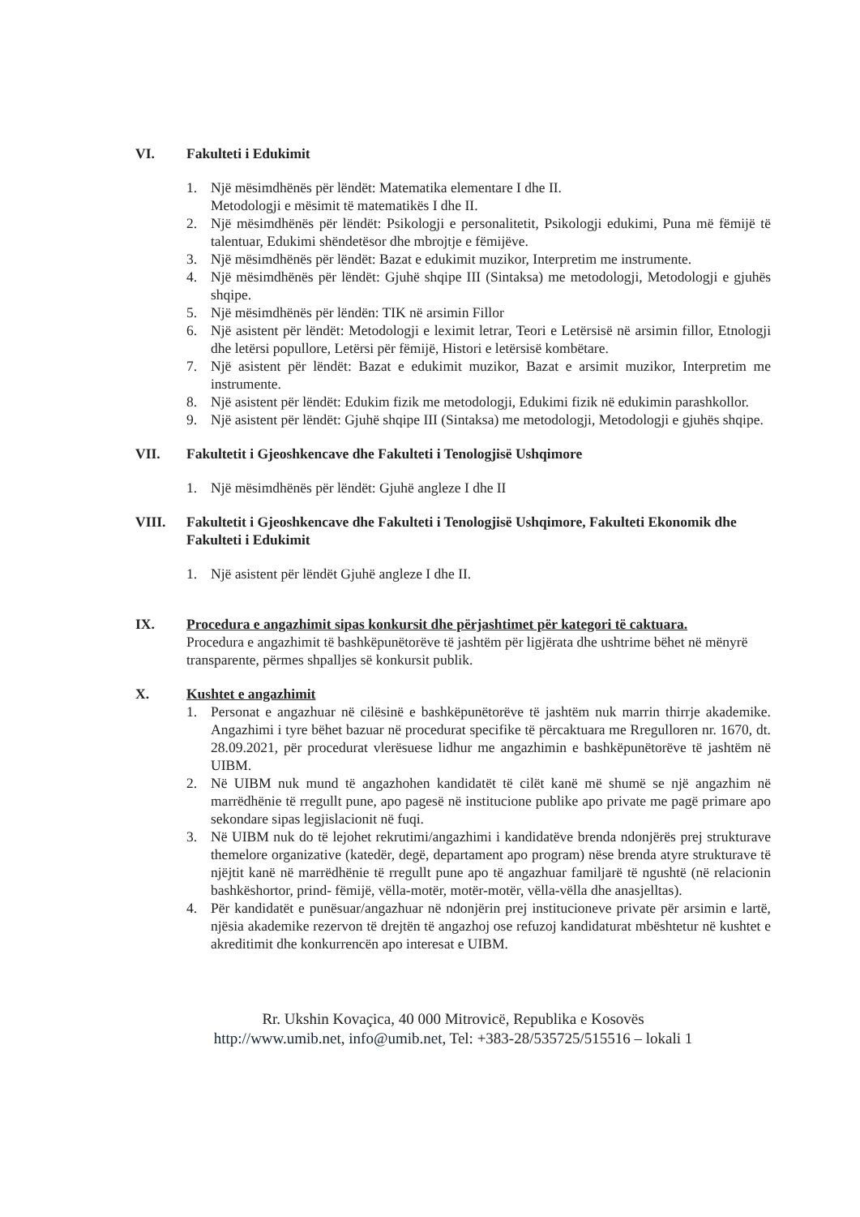VI. Fakulteti i Edukimit
1. Një mësimdhënës për lëndët: Matematika elementare I dhe II.
Metodologji e mësimit të matematikës I dhe II.
2. Një mësimdhënës për lëndët: Psikologji e personalitetit, Psikologji edukimi, Puna më fëmijë të talentuar, Edukimi shëndetësor dhe mbrojtje e fëmijëve.
3. Një mësimdhënës për lëndët: Bazat e edukimit muzikor, Interpretim me instrumente.
4. Një mësimdhënës për lëndët: Gjuhë shqipe III (Sintaksa) me metodologji, Metodologji e gjuhës shqipe.
5. Një mësimdhënës për lëndën: TIK në arsimin Fillor
6. Një asistent për lëndët: Metodologji e leximit letrar, Teori e Letërsisë në arsimin fillor, Etnologji dhe letërsi popullore, Letërsi për fëmijë, Histori e letërsisë kombëtare.
7. Një asistent për lëndët: Bazat e edukimit muzikor, Bazat e arsimit muzikor, Interpretim me instrumente.
8. Një asistent për lëndët: Edukim fizik me metodologji, Edukimi fizik në edukimin parashkollor.
9. Një asistent për lëndët: Gjuhë shqipe III (Sintaksa) me metodologji, Metodologji e gjuhës shqipe.
VII. Fakultetit i Gjeoshkencave dhe Fakulteti i Tenologjisë Ushqimore
1. Një mësimdhënës për lëndët: Gjuhë angleze I dhe II
VIII. Fakultetit i Gjeoshkencave dhe Fakulteti i Tenologjisë Ushqimore, Fakulteti Ekonomik dhe Fakulteti i Edukimit
1. Një asistent për lëndët Gjuhë angleze I dhe II.
IX. Procedura e angazhimit sipas konkursit dhe përjashtimet për kategori të caktuara.
Procedura e angazhimit të bashkëpunëtorëve të jashtëm për ligjërata dhe ushtrime bëhet në mënyrë transparente, përmes shpalljes së konkursit publik.
X. Kushtet e angazhimit
1. Personat e angazhuar në cilësinë e bashkëpunëtorëve të jashtëm nuk marrin thirrje akademike. Angazhimi i tyre bëhet bazuar në procedurat specifike të përcaktuara me Rregulloren nr. 1670, dt. 28.09.2021, për procedurat vlerësuese lidhur me angazhimin e bashkëpunëtorëve të jashtëm në UIBM.
2. Në UIBM nuk mund të angazhohen kandidatët të cilët kanë më shumë se një angazhim në marrëdhënie të rregullt pune, apo pagesë në institucione publike apo private me pagë primare apo sekondare sipas legjislacionit në fuqi.
3. Në UIBM nuk do të lejohet rekrutimi/angazhimi i kandidatëve brenda ndonjërës prej strukturave themelore organizative (katedër, degë, departament apo program) nëse brenda atyre strukturave të njëjtit kanë në marrëdhënie të rregullt pune apo të angazhuar familjarë të ngushtë (në relacionin bashkëshortor, prind- fëmijë, vëlla-motër, motër-motër, vëlla-vëlla dhe anasjelltas).
4. Për kandidatët e punësuar/angazhuar në ndonjërin prej institucioneve private për arsimin e lartë, njësia akademike rezervon të drejtën të angazhoj ose refuzoj kandidaturat mbështetur në kushtet e akreditimit dhe konkurrencën apo interesat e UIBM.
Rr. Ukshin Kovaçica, 40 000 Mitrovicë, Republika e Kosovës
http://www.umib.net, info@umib.net, Tel: +383-28/535725/515516 – lokali 1